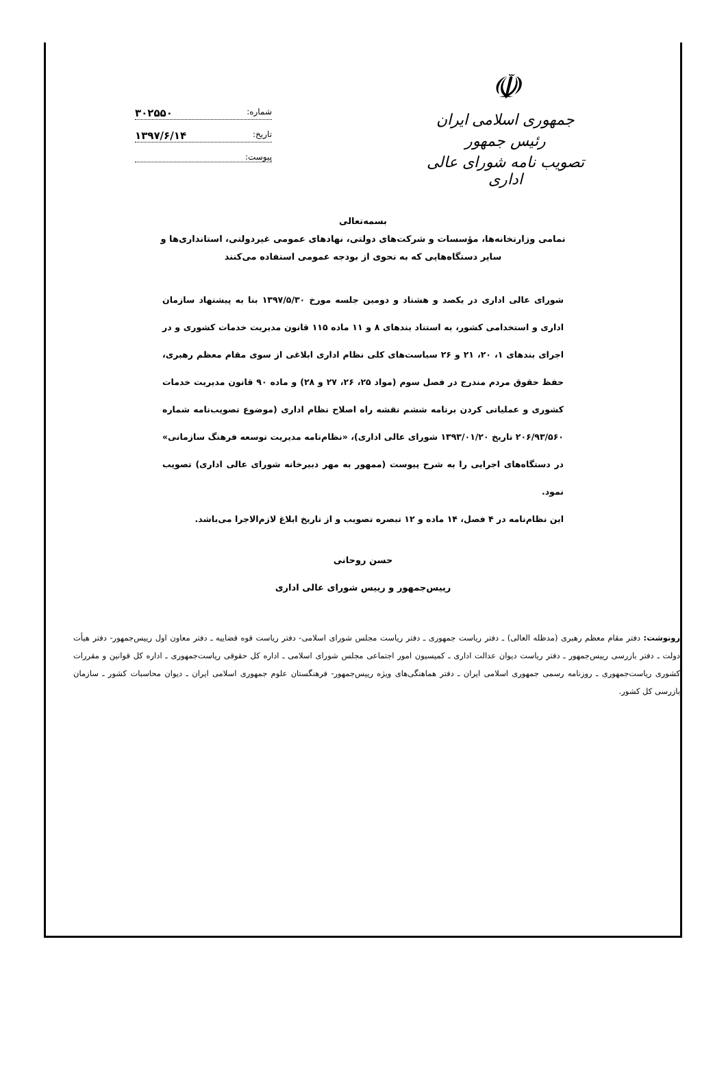☫
جمهوری اسلامی ایران
رئیس جمهور
تصویب نامه شورای عالی اداری
شماره: ۳۰۲۵۵۰
تاریخ: ۱۳۹۷/۶/۱۴
پیوست:
بسمه‌تعالی
تمامی وزارتخانه‌ها، مؤسسات و شرکت‌های دولتی، نهادهای عمومی غیردولتی، استانداری‌ها و
سایر دستگاه‌هایی که به نحوی از بودجه عمومی استفاده می‌کنند
شورای عالی اداری در یکصد و هشتاد و دومین جلسه مورخ ۱۳۹۷/۵/۳۰ بنا به پیشنهاد سازمان اداری و استخدامی کشور، به استناد بندهای ۸ و ۱۱ ماده ۱۱۵ قانون مدیریت خدمات کشوری و در اجرای بندهای ۱، ۲۰، ۲۱ و ۲۶ سیاست‌های کلی نظام اداری ابلاغی از سوی مقام معظم رهبری، حفظ حقوق مردم مندرج در فصل سوم (مواد ۲۵، ۲۶، ۲۷ و ۲۸) و ماده ۹۰ قانون مدیریت خدمات کشوری و عملیاتی کردن برنامه ششم نقشه راه اصلاح نظام اداری (موضوع تصویب‌نامه شماره ۲۰۶/۹۳/۵۶۰ تاریخ ۱۳۹۳/۰۱/۲۰ شورای عالی اداری)، «نظام‌نامه مدیریت توسعه فرهنگ سازمانی» در دستگاه‌های اجرایی را به شرح پیوست (ممهور به مهر دبیرخانه شورای عالی اداری) تصویب نمود.
این نظام‌نامه در ۴ فصل، ۱۴ ماده و ۱۲ تبصره تصویب و از تاریخ ابلاغ لازم‌الاجرا می‌باشد.
حسن روحانی
رییس‌جمهور و رییس شورای عالی اداری
رونوشت: دفتر مقام معظم رهبری (مدظله العالی) ـ دفتر ریاست جمهوری ـ دفتر ریاست مجلس شورای اسلامی- دفتر ریاست قوه قضاییه ـ دفتر معاون اول رییس‌جمهور- دفتر هیأت دولت ـ دفتر بازرسی رییس‌جمهور ـ دفتر ریاست دیوان عدالت اداری ـ کمیسیون امور اجتماعی مجلس شورای اسلامی ـ اداره کل حقوقی ریاست‌جمهوری ـ اداره کل قوانین و مقررات کشوری ریاست‌جمهوری ـ روزنامه رسمی جمهوری اسلامی ایران ـ دفتر هماهنگی‌های ویژه رییس‌جمهور- فرهنگستان علوم جمهوری اسلامی ایران ـ دیوان محاسبات کشور ـ سازمان بازرسی کل کشور.